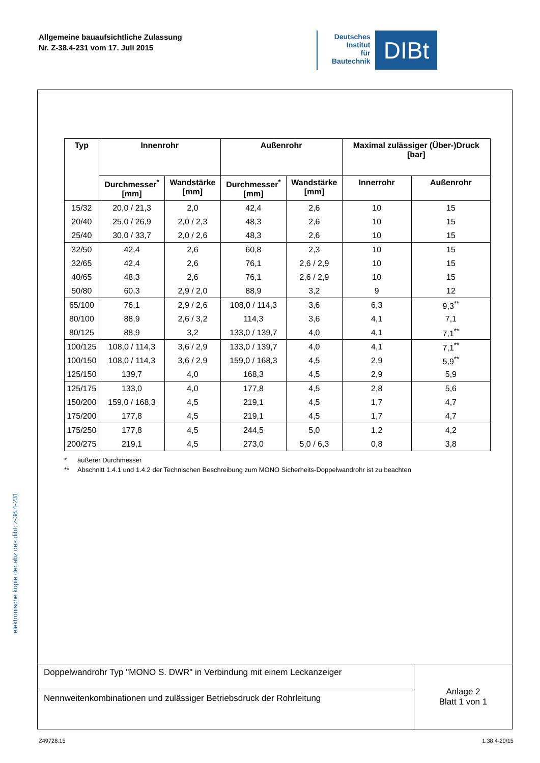Allgemeine bauaufsichtliche Zulassung
Nr. Z-38.4-231 vom 17. Juli 2015
Deutsches
Institut
für
Bautechnik
DIBt
elektronische kopie der abz des dibt: z-38.4-231
| Typ | Innenrohr | | Außenrohr | | Maximal zulässiger (Über-)Druck [bar] | |
| --- | --- | --- | --- | --- | --- | --- |
| | Durchmesser<sup>*</sup> [mm] | Wandstärke [mm] | Durchmesser<sup>*</sup> [mm] | Wandstärke [mm] | Innerrohr | Außenrohr |
| 15/32 | 20,0 / 21,3 | 2,0 | 42,4 | 2,6 | 10 | 15 |
| 20/40 | 25,0 / 26,9 | 2,0 / 2,3 | 48,3 | 2,6 | 10 | 15 |
| 25/40 | 30,0 / 33,7 | 2,0 / 2,6 | 48,3 | 2,6 | 10 | 15 |
| 32/50 | 42,4 | 2,6 | 60,8 | 2,3 | 10 | 15 |
| 32/65 | 42,4 | 2,6 | 76,1 | 2,6 / 2,9 | 10 | 15 |
| 40/65 | 48,3 | 2,6 | 76,1 | 2,6 / 2,9 | 10 | 15 |
| 50/80 | 60,3 | 2,9 / 2,0 | 88,9 | 3,2 | 9 | 12 |
| 65/100 | 76,1 | 2,9 / 2,6 | 108,0 / 114,3 | 3,6 | 6,3 | 9,3<sup>**</sup> |
| 80/100 | 88,9 | 2,6 / 3,2 | 114,3 | 3,6 | 4,1 | 7,1 |
| 80/125 | 88,9 | 3,2 | 133,0 / 139,7 | 4,0 | 4,1 | 7,1<sup>**</sup> |
| 100/125 | 108,0 / 114,3 | 3,6 / 2,9 | 133,0 / 139,7 | 4,0 | 4,1 | 7,1<sup>**</sup> |
| 100/150 | 108,0 / 114,3 | 3,6 / 2,9 | 159,0 / 168,3 | 4,5 | 2,9 | 5,9<sup>**</sup> |
| 125/150 | 139,7 | 4,0 | 168,3 | 4,5 | 2,9 | 5,9 |
| 125/175 | 133,0 | 4,0 | 177,8 | 4,5 | 2,8 | 5,6 |
| 150/200 | 159,0 / 168,3 | 4,5 | 219,1 | 4,5 | 1,7 | 4,7 |
| 175/200 | 177,8 | 4,5 | 219,1 | 4,5 | 1,7 | 4,7 |
| 175/250 | 177,8 | 4,5 | 244,5 | 5,0 | 1,2 | 4,2 |
| 200/275 | 219,1 | 4,5 | 273,0 | 5,0 / 6,3 | 0,8 | 3,8 |
* äußerer Durchmesser
** Abschnitt 1.4.1 und 1.4.2 der Technischen Beschreibung zum MONO Sicherheits-Doppelwandrohr ist zu beachten
Doppelwandrohr Typ "MONO S. DWR" in Verbindung mit einem Leckanzeiger
Nennweitenkombinationen und zulässiger Betriebsdruck der Rohrleitung
Anlage 2
Blatt 1 von 1
Z49728.15 1.38.4-20/15